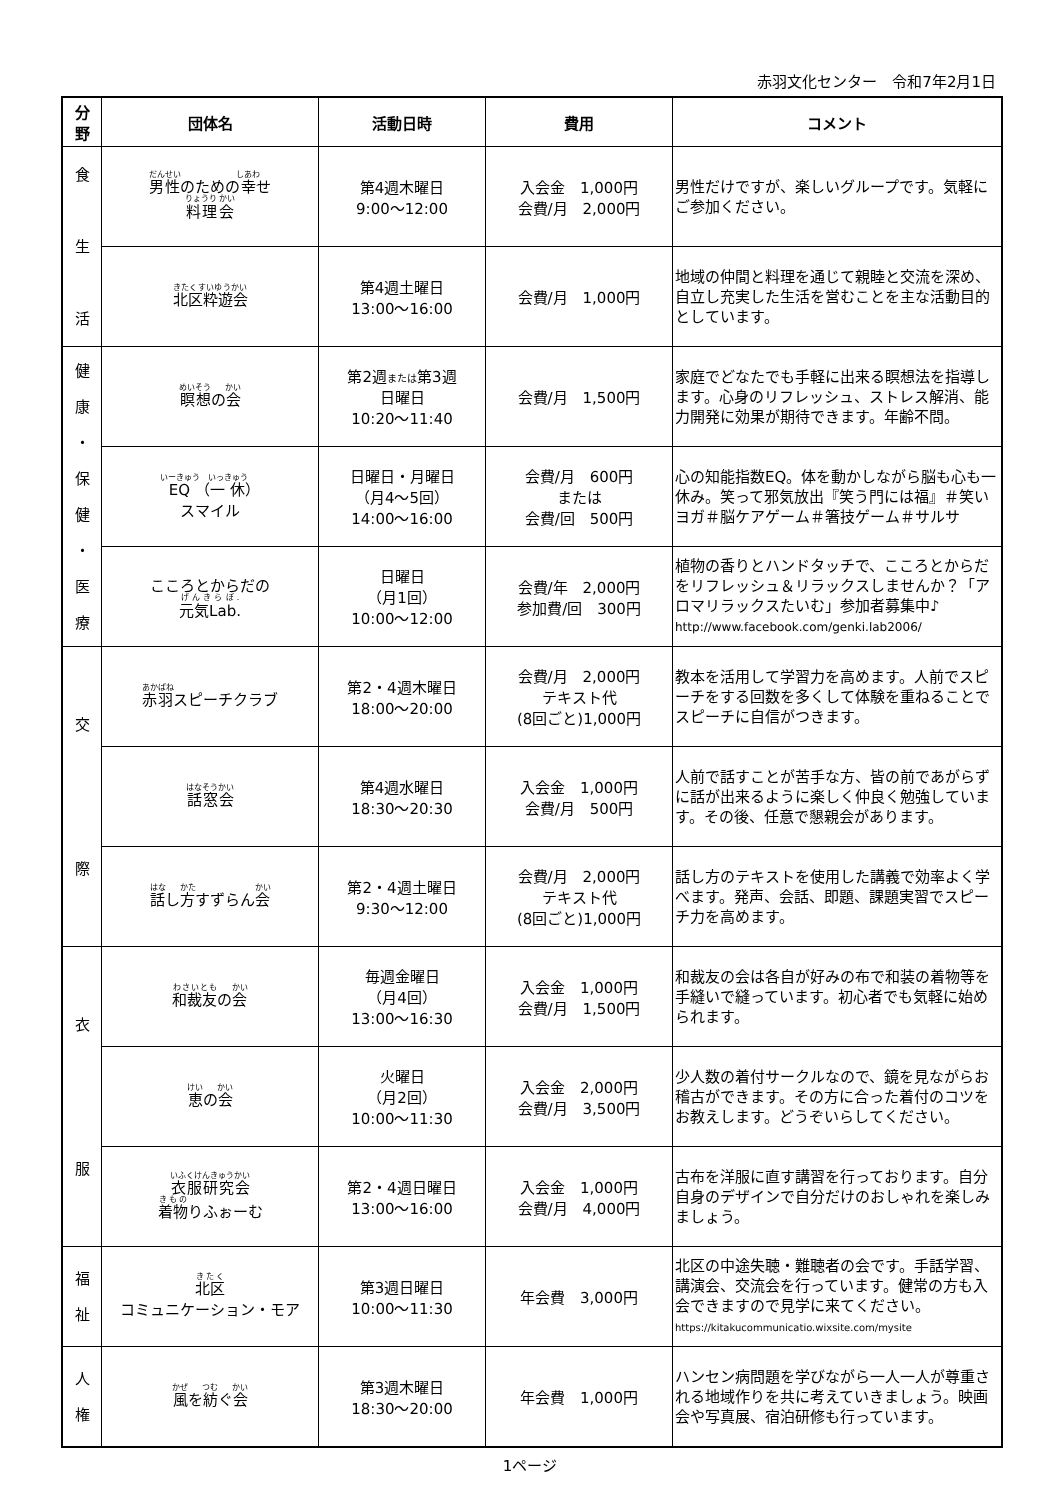赤羽文化センター　令和7年2月1日
| 分 野 | 団体名 | 活動日時 | 費用 | コメント |
| --- | --- | --- | --- | --- |
| 食 生 活 | 男性 のための 幸 せ 料理会 | 第4週木曜日 9:00～12:00 | 入会金 1,000円 会費/月 2,000円 | 男性だけですが、楽しいグループです。気軽にご参加ください。 |
| | 北区粋遊会 | 第4週土曜日 13:00～16:00 | 会費/月 1,000円 | 地域の仲間と料理を通じて親睦と交流を深め、自立し充実した生活を営むことを主な活動目的としています。 |
| 健 康 ・ 保 健 ・ 医 療 | 瞑想 の 会 | 第2週 または 第3週 日曜日 10:20～11:40 | 会費/月 1,500円 | 家庭でどなたでも手軽に出来る瞑想法を指導します。心身のリフレッシュ、ストレス解消、能力開発に効果が期待できます。年齢不問。 |
| | EQ （ 一休 ） スマイル | 日曜日・月曜日 （月4～5回） 14:00～16:00 | 会費/月 600円 または 会費/回 500円 | 心の知能指数EQ。体を動かしながら脳も心も一休み。笑って邪気放出『笑う門には福』＃笑いヨガ＃脳ケアゲーム＃箸技ゲーム＃サルサ |
| | こころとからだの 元気Lab. | 日曜日 （月1回） 10:00～12:00 | 会費/年 2,000円 参加費/回 300円 | 植物の香りとハンドタッチで、こころとからだをリフレッシュ＆リラックスしませんか？「アロマリラックスたいむ」参加者募集中♪ http://www.facebook.com/genki.lab2006/ |
| 交 際 | 赤羽 スピーチクラブ | 第2・4週木曜日 18:00～20:00 | 会費/月 2,000円 テキスト代 (8回ごと)1,000円 | 教本を活用して学習力を高めます。人前でスピーチをする回数を多くして体験を重ねることでスピーチに自信がつきます。 |
| | 話窓会 | 第4週水曜日 18:30～20:30 | 入会金 1,000円 会費/月 500円 | 人前で話すことが苦手な方、皆の前であがらずに話が出来るように楽しく仲良く勉強しています。その後、任意で懇親会があります。 |
| | 話 し 方 すずらん 会 | 第2・4週土曜日 9:30～12:00 | 会費/月 2,000円 テキスト代 (8回ごと)1,000円 | 話し方のテキストを使用した講義で効率よく学べます。発声、会話、即題、課題実習でスピーチ力を高めます。 |
| 衣 服 | 和裁友 の 会 | 毎週金曜日 （月4回） 13:00～16:30 | 入会金 1,000円 会費/月 1,500円 | 和裁友の会は各自が好みの布で和装の着物等を手縫いで縫っています。初心者でも気軽に始められます。 |
| | 恵 の 会 | 火曜日 （月2回） 10:00～11:30 | 入会金 2,000円 会費/月 3,500円 | 少人数の着付サークルなので、鏡を見ながらお稽古ができます。その方に合った着付のコツをお教えします。どうぞいらしてください。 |
| | 衣服研究会 着物 りふぉーむ | 第2・4週日曜日 13:00～16:00 | 入会金 1,000円 会費/月 4,000円 | 古布を洋服に直す講習を行っております。自分自身のデザインで自分だけのおしゃれを楽しみましょう。 |
| 福 祉 | 北区 コミュニケーション・モア | 第3週日曜日 10:00～11:30 | 年会費 3,000円 | 北区の中途失聴・難聴者の会です。手話学習、講演会、交流会を行っています。健常の方も入会できますので見学に来てください。 https://kitakucommunicatio.wixsite.com/mysite |
| 人 権 | 風 を 紡 ぐ 会 | 第3週木曜日 18:30～20:00 | 年会費 1,000円 | ハンセン病問題を学びながら一人一人が尊重される地域作りを共に考えていきましょう。映画会や写真展、宿泊研修も行っています。 |
1ページ